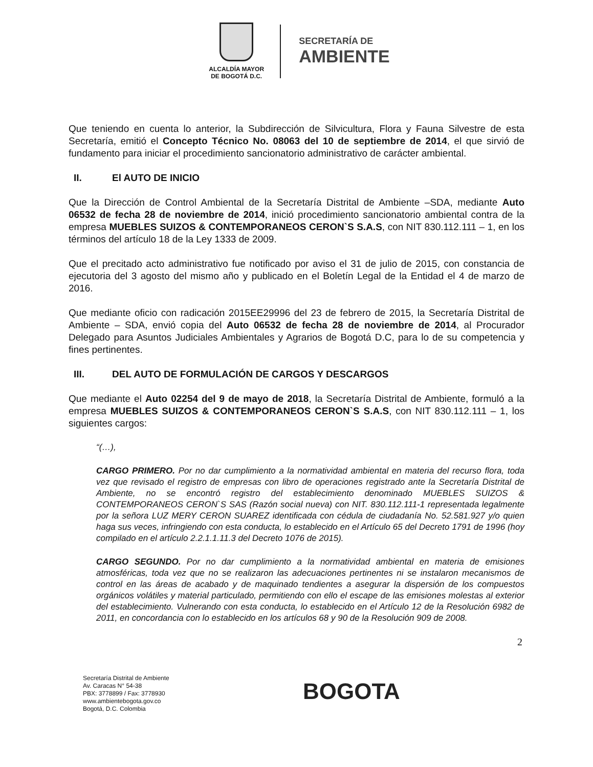ALCALDÍA MAYOR
DE BOGOTÁ D.C.
SECRETARÍA DE
AMBIENTE
Que teniendo en cuenta lo anterior, la Subdirección de Silvicultura, Flora y Fauna Silvestre de esta Secretaría, emitió el Concepto Técnico No. 08063 del 10 de septiembre de 2014, el que sirvió de fundamento para iniciar el procedimiento sancionatorio administrativo de carácter ambiental.
II. El AUTO DE INICIO
Que la Dirección de Control Ambiental de la Secretaría Distrital de Ambiente –SDA, mediante Auto 06532 de fecha 28 de noviembre de 2014, inició procedimiento sancionatorio ambiental contra de la empresa MUEBLES SUIZOS & CONTEMPORANEOS CERON`S S.A.S, con NIT 830.112.111 – 1, en los términos del artículo 18 de la Ley 1333 de 2009.
Que el precitado acto administrativo fue notificado por aviso el 31 de julio de 2015, con constancia de ejecutoria del 3 agosto del mismo año y publicado en el Boletín Legal de la Entidad el 4 de marzo de 2016.
Que mediante oficio con radicación 2015EE29996 del 23 de febrero de 2015, la Secretaría Distrital de Ambiente – SDA, envió copia del Auto 06532 de fecha 28 de noviembre de 2014, al Procurador Delegado para Asuntos Judiciales Ambientales y Agrarios de Bogotá D.C, para lo de su competencia y fines pertinentes.
III. DEL AUTO DE FORMULACIÓN DE CARGOS Y DESCARGOS
Que mediante el Auto 02254 del 9 de mayo de 2018, la Secretaría Distrital de Ambiente, formuló a la empresa MUEBLES SUIZOS & CONTEMPORANEOS CERON`S S.A.S, con NIT 830.112.111 – 1, los siguientes cargos:
“(…),
CARGO PRIMERO. Por no dar cumplimiento a la normatividad ambiental en materia del recurso flora, toda vez que revisado el registro de empresas con libro de operaciones registrado ante la Secretaría Distrital de Ambiente, no se encontró registro del establecimiento denominado MUEBLES SUIZOS & CONTEMPORANEOS CERON`S SAS (Razón social nueva) con NIT. 830.112.111-1 representada legalmente por la señora LUZ MERY CERON SUAREZ identificada con cédula de ciudadanía No. 52.581.927 y/o quien haga sus veces, infringiendo con esta conducta, lo establecido en el Artículo 65 del Decreto 1791 de 1996 (hoy compilado en el artículo 2.2.1.1.11.3 del Decreto 1076 de 2015).
CARGO SEGUNDO. Por no dar cumplimiento a la normatividad ambiental en materia de emisiones atmosféricas, toda vez que no se realizaron las adecuaciones pertinentes ni se instalaron mecanismos de control en las áreas de acabado y de maquinado tendientes a asegurar la dispersión de los compuestos orgánicos volátiles y material particulado, permitiendo con ello el escape de las emisiones molestas al exterior del establecimiento. Vulnerando con esta conducta, lo establecido en el Artículo 12 de la Resolución 6982 de 2011, en concordancia con lo establecido en los artículos 68 y 90 de la Resolución 909 de 2008.
2
Secretaría Distrital de Ambiente
Av. Caracas N° 54-38
PBX: 3778899 / Fax: 3778930
www.ambientebogota.gov.co
Bogotá, D.C. Colombia
BOGOTA